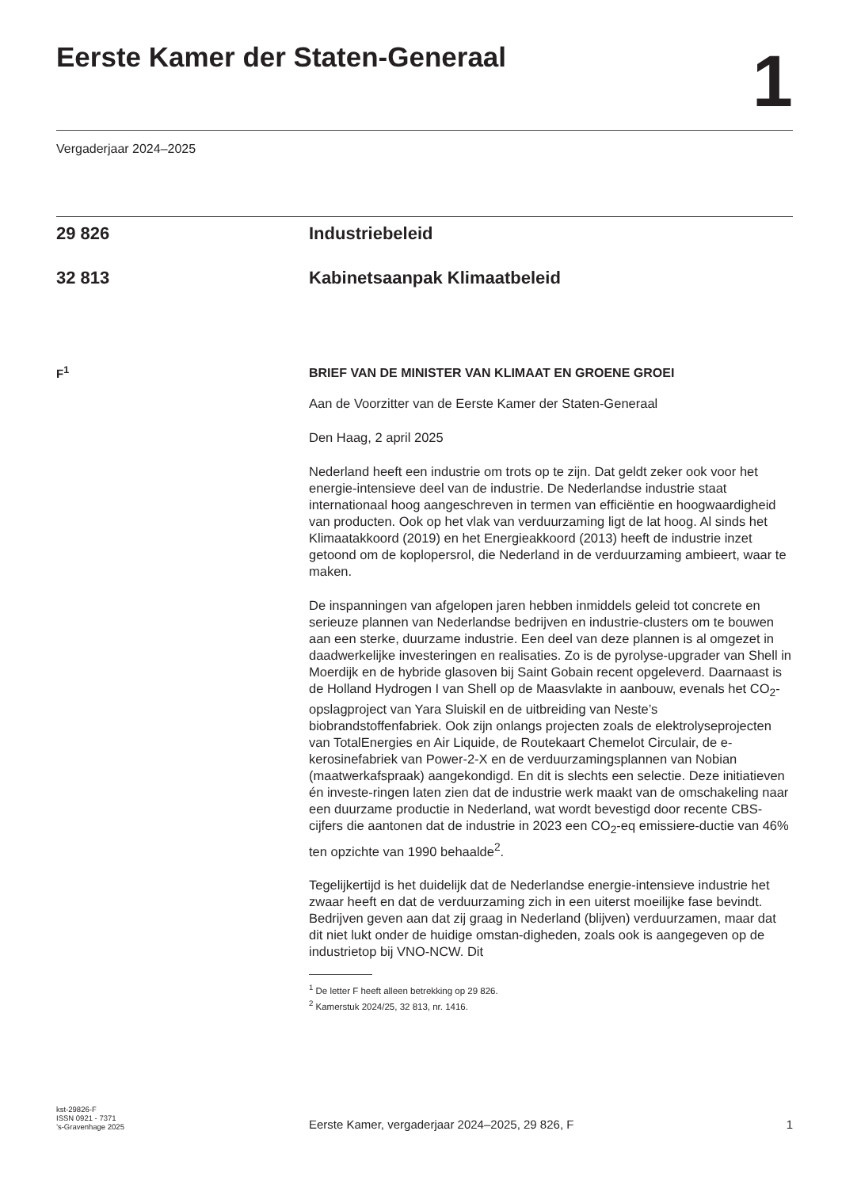Eerste Kamer der Staten-Generaal
1
Vergaderjaar 2024–2025
29 826 Industriebeleid
32 813 Kabinetsaanpak Klimaatbeleid
F<sup>1</sup>
BRIEF VAN DE MINISTER VAN KLIMAAT EN GROENE GROEI
Aan de Voorzitter van de Eerste Kamer der Staten-Generaal
Den Haag, 2 april 2025
Nederland heeft een industrie om trots op te zijn. Dat geldt zeker ook voor het energie-intensieve deel van de industrie. De Nederlandse industrie staat internationaal hoog aangeschreven in termen van efficiëntie en hoogwaardigheid van producten. Ook op het vlak van verduurzaming ligt de lat hoog. Al sinds het Klimaatakkoord (2019) en het Energieakkoord (2013) heeft de industrie inzet getoond om de koplopersrol, die Nederland in de verduurzaming ambieert, waar te maken.
De inspanningen van afgelopen jaren hebben inmiddels geleid tot concrete en serieuze plannen van Nederlandse bedrijven en industrie-clusters om te bouwen aan een sterke, duurzame industrie. Een deel van deze plannen is al omgezet in daadwerkelijke investeringen en realisaties. Zo is de pyrolyse-upgrader van Shell in Moerdijk en de hybride glasoven bij Saint Gobain recent opgeleverd. Daarnaast is de Holland Hydrogen I van Shell op de Maasvlakte in aanbouw, evenals het CO<sub>2</sub>-opslagproject van Yara Sluiskil en de uitbreiding van Neste’s biobrandstoffenfabriek. Ook zijn onlangs projecten zoals de elektrolyseprojecten van TotalEnergies en Air Liquide, de Routekaart Chemelot Circulair, de e-kerosinefabriek van Power-2-X en de verduurzamingsplannen van Nobian (maatwerkafspraak) aangekondigd. En dit is slechts een selectie. Deze initiatieven én investe-ringen laten zien dat de industrie werk maakt van de omschakeling naar een duurzame productie in Nederland, wat wordt bevestigd door recente CBS-cijfers die aantonen dat de industrie in 2023 een CO<sub>2</sub>-eq emissiere-ductie van 46% ten opzichte van 1990 behaalde<sup>2</sup>.
Tegelijkertijd is het duidelijk dat de Nederlandse energie-intensieve industrie het zwaar heeft en dat de verduurzaming zich in een uiterst moeilijke fase bevindt. Bedrijven geven aan dat zij graag in Nederland (blijven) verduurzamen, maar dat dit niet lukt onder de huidige omstan-digheden, zoals ook is aangegeven op de industrietop bij VNO-NCW. Dit
<sup>1</sup> De letter F heeft alleen betrekking op 29 826.
<sup>2</sup> Kamerstuk 2024/25, 32 813, nr. 1416.
kst-29826-F
ISSN 0921 - 7371
’s-Gravenhage 2025
Eerste Kamer, vergaderjaar 2024–2025, 29 826, F
1